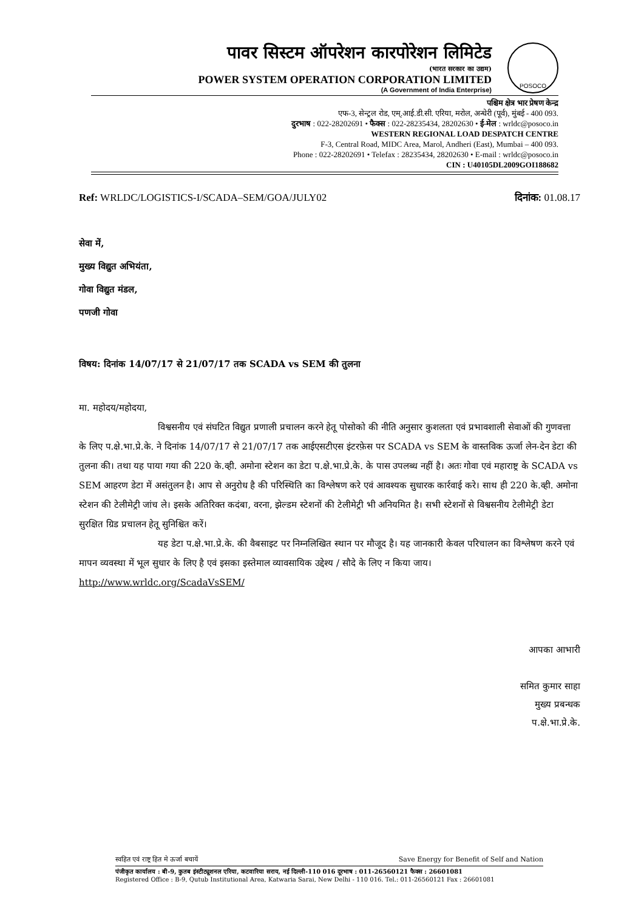POSOCO
पावर सिस्टम ऑपरेशन कारपोरेशन लिमिटेड
(भारत सरकार का उद्यम)
POWER SYSTEM OPERATION CORPORATION LIMITED
(A Government of India Enterprise)
पश्चिम क्षेत्र भार प्रेषण केन्द्र
एफ-3, सेन्ट्रल रोड, एम्.आई.डी.सी. एरिया, मरोल, अन्धेरी (पूर्व), मुंबई - 400 093.
दुरभाष : 022-28202691 • फैक्स : 022-28235434, 28202630 • ई-मेल : wrldc@posoco.in
WESTERN REGIONAL LOAD DESPATCH CENTRE
F-3, Central Road, MIDC Area, Marol, Andheri (East), Mumbai – 400 093.
Phone : 022-28202691 • Telefax : 28235434, 28202630 • E-mail : wrldc@posoco.in
CIN : U40105DL2009GOI188682
Ref: WRLDC/LOGISTICS-I/SCADA–SEM/GOA/JULY02 दिनांक: 01.08.17
सेवा में,
मुख्य विद्युत अभियंता,
गोवा विद्युत मंडल,
पणजी गोवा
विषय: दिनांक 14/07/17 से 21/07/17 तक SCADA vs SEM की तुलना
मा. महोदय/महोदया,
विश्वसनीय एवं संघटित विद्युत प्रणाली प्रचालन करने हेतू पोसोको की नीति अनुसार कुशलता एवं प्रभावशाली सेवाओं की गुणवत्ता के लिए प.क्षे.भा.प्रे.के. ने दिनांक 14/07/17 से 21/07/17 तक आईएसटीएस इंटरफ़ेस पर SCADA vs SEM के वास्तविक ऊर्जा लेन-देन डेटा की तुलना की। तथा यह पाया गया की 220 के.व्ही. अमोना स्टेशन का डेटा प.क्षे.भा.प्रे.के. के पास उपलब्ध नहीं है। अतः गोवा एवं महाराष्ट्र के SCADA vs SEM आहरण डेटा में असंतुलन है। आप से अनुरोध है की परिस्थिति का विश्लेषण करे एवं आवश्यक सुधारक कार्रवाई करे। साथ ही 220 के.व्ही. अमोना स्टेशन की टेलीमेट्री जांच ले। इसके अतिरिक्त कदंबा, वरना, झेल्डम स्टेशनों की टेलीमेट्री भी अनियमित है। सभी स्टेशनों से विश्वसनीय टेलीमेट्री डेटा सुरक्षित ग्रिड प्रचालन हेतू सुनिश्चित करें।
यह डेटा प.क्षे.भा.प्रे.के. की वैबसाइट पर निम्नलिखित स्थान पर मौजूद है। यह जानकारी केवल परिचालन का विश्लेषण करने एवं मापन व्यवस्था में भूल सुधार के लिए है एवं इसका इस्तेमाल व्यावसायिक उद्देश्य / सौदे के लिए न किया जाय।
http://www.wrldc.org/ScadaVsSEM/
आपका आभारी
समित कुमार साहा
मुख्य प्रबन्धक
प.क्षे.भा.प्रे.के.
स्वहित एवं राष्ट्र हित मे ऊर्जा बचायें Save Energy for Benefit of Self and Nation
पंजीकृत कार्यालय : बी-9, कुतब इंस्टीट्यूशनल एरिया, कटवारिया सराय, नई दिल्ली-110 016 दूरभाष : 011-26560121 फैक्स : 26601081
Registered Office : B-9, Qutub Institutional Area, Katwaria Sarai, New Delhi - 110 016. Tel.: 011-26560121 Fax : 26601081